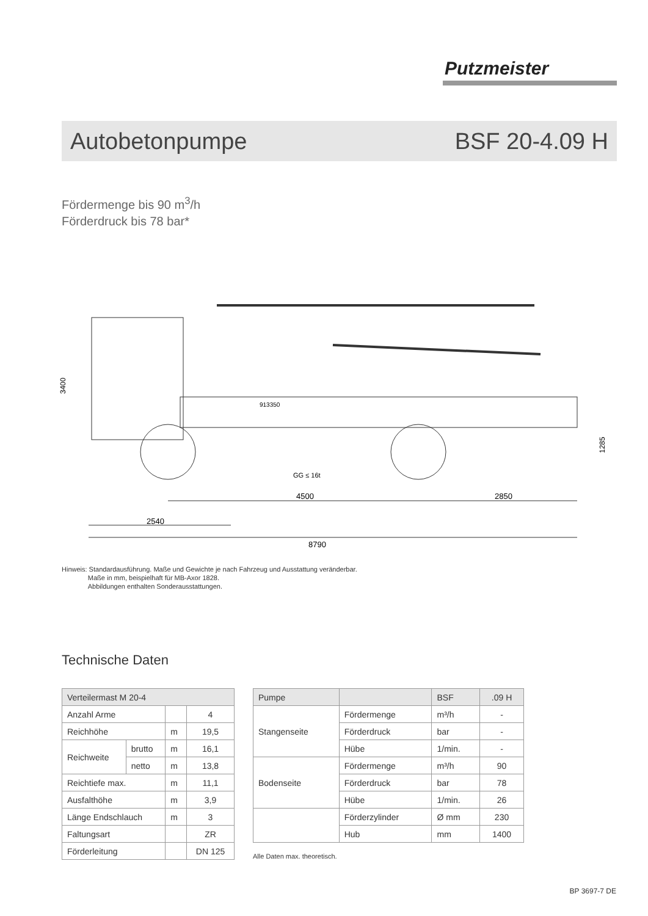Putzmeister
Autobetonpumpe BSF 20-4.09 H
Fördermenge bis 90 m<sup>3</sup>/h
Förderdruck bis 78 bar*
3400
913350
GG ≤ 16t
4500
2850
2540
8790
1285
Hinweis: Standardausführung. Maße und Gewichte je nach Fahrzeug und Ausstattung veränderbar.
Maße in mm, beispielhaft für MB-Axor 1828.
Abbildungen enthalten Sonderausstattungen.
Technische Daten
| Verteilermast M 20-4 | | | |
| --- | --- | --- | --- |
| Anzahl Arme | | | 4 |
| Reichhöhe | | m | 19,5 |
| Reichweite | brutto | m | 16,1 |
| | netto | m | 13,8 |
| Reichtiefe max. | | m | 11,1 |
| Ausfalthöhe | | m | 3,9 |
| Länge Endschlauch | | m | 3 |
| Faltungsart | | | ZR |
| Förderleitung | | | DN 125 |
| Pumpe | | BSF | .09 H |
| --- | --- | --- | --- |
| Stangenseite | Fördermenge | m³/h | - |
| | Förderdruck | bar | - |
| | Hübe | 1/min. | - |
| Bodenseite | Fördermenge | m³/h | 90 |
| | Förderdruck | bar | 78 |
| | Hübe | 1/min. | 26 |
| | Förderzylinder | Ø mm | 230 |
| | Hub | mm | 1400 |
Alle Daten max. theoretisch.
BP 3697-7 DE